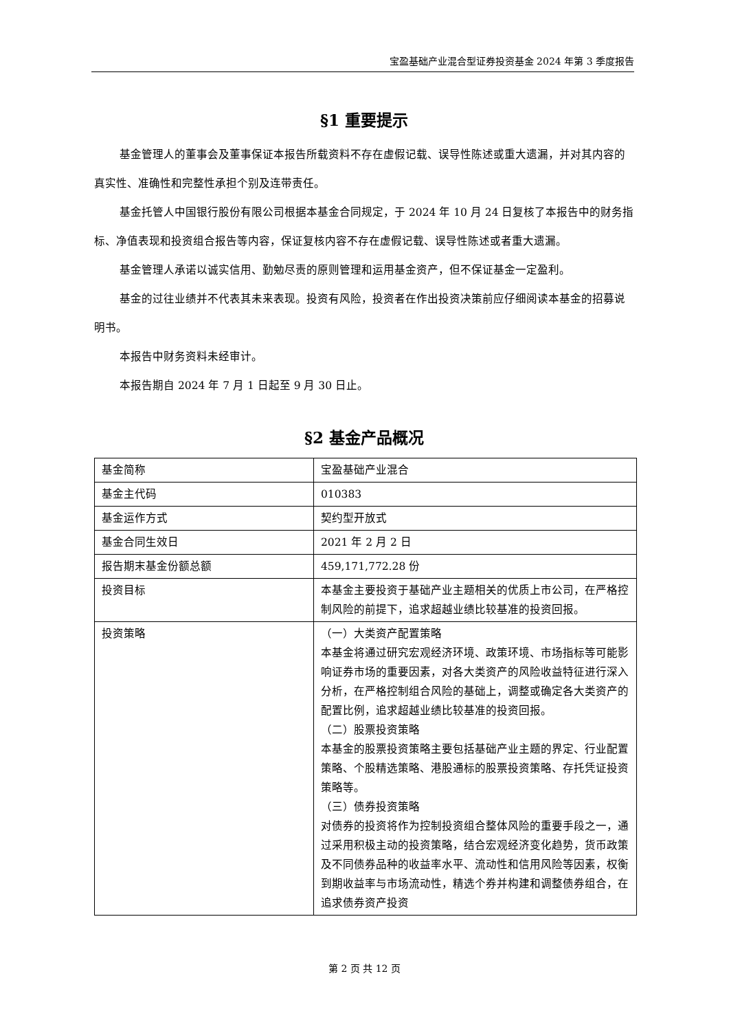宝盈基础产业混合型证券投资基金 2024 年第 3 季度报告
§1 重要提示
基金管理人的董事会及董事保证本报告所载资料不存在虚假记载、误导性陈述或重大遗漏，并对其内容的真实性、准确性和完整性承担个别及连带责任。
基金托管人中国银行股份有限公司根据本基金合同规定，于 2024 年 10 月 24 日复核了本报告中的财务指标、净值表现和投资组合报告等内容，保证复核内容不存在虚假记载、误导性陈述或者重大遗漏。
基金管理人承诺以诚实信用、勤勉尽责的原则管理和运用基金资产，但不保证基金一定盈利。
基金的过往业绩并不代表其未来表现。投资有风险，投资者在作出投资决策前应仔细阅读本基金的招募说明书。
本报告中财务资料未经审计。
本报告期自 2024 年 7 月 1 日起至 9 月 30 日止。
§2 基金产品概况
| 基金简称 | 宝盈基础产业混合 |
| 基金主代码 | 010383 |
| 基金运作方式 | 契约型开放式 |
| 基金合同生效日 | 2021 年 2 月 2 日 |
| 报告期末基金份额总额 | 459,171,772.28 份 |
| 投资目标 | 本基金主要投资于基础产业主题相关的优质上市公司，在严格控制风险的前提下，追求超越业绩比较基准的投资回报。 |
| 投资策略 | （一）大类资产配置策略 本基金将通过研究宏观经济环境、政策环境、市场指标等可能影响证券市场的重要因素，对各大类资产的风险收益特征进行深入分析，在严格控制组合风险的基础上，调整或确定各大类资产的配置比例，追求超越业绩比较基准的投资回报。 （二）股票投资策略 本基金的股票投资策略主要包括基础产业主题的界定、行业配置策略、个股精选策略、港股通标的股票投资策略、存托凭证投资策略等。 （三）债券投资策略 对债券的投资将作为控制投资组合整体风险的重要手段之一，通过采用积极主动的投资策略，结合宏观经济变化趋势，货币政策及不同债券品种的收益率水平、流动性和信用风险等因素，权衡到期收益率与市场流动性，精选个券并构建和调整债券组合，在追求债券资产投资 |
第 2 页 共 12 页